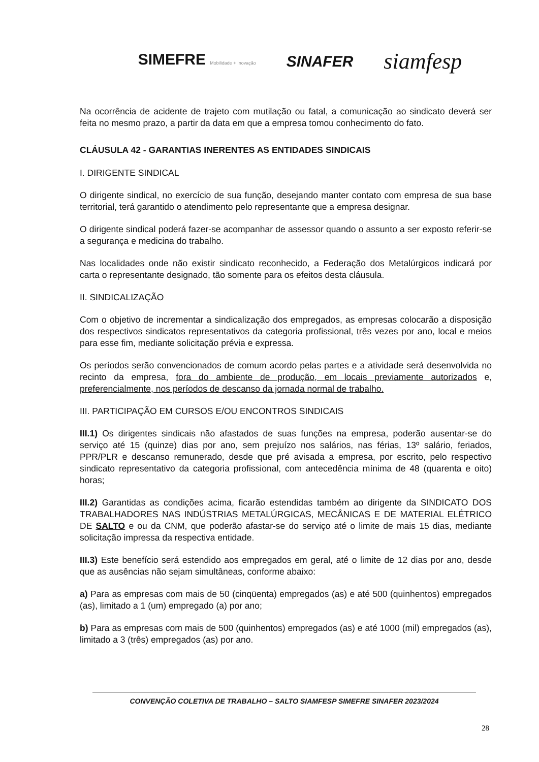SIMEFRE Mobilidade + Inovação
SINAFER
siamfesp
Na ocorrência de acidente de trajeto com mutilação ou fatal, a comunicação ao sindicato deverá ser feita no mesmo prazo, a partir da data em que a empresa tomou conhecimento do fato.
CLÁUSULA 42 - GARANTIAS INERENTES AS ENTIDADES SINDICAIS
I. DIRIGENTE SINDICAL
O dirigente sindical, no exercício de sua função, desejando manter contato com empresa de sua base territorial, terá garantido o atendimento pelo representante que a empresa designar.
O dirigente sindical poderá fazer-se acompanhar de assessor quando o assunto a ser exposto referir-se a segurança e medicina do trabalho.
Nas localidades onde não existir sindicato reconhecido, a Federação dos Metalúrgicos indicará por carta o representante designado, tão somente para os efeitos desta cláusula.
II. SINDICALIZAÇÃO
Com o objetivo de incrementar a sindicalização dos empregados, as empresas colocarão a disposição dos respectivos sindicatos representativos da categoria profissional, três vezes por ano, local e meios para esse fim, mediante solicitação prévia e expressa.
Os períodos serão convencionados de comum acordo pelas partes e a atividade será desenvolvida no recinto da empresa, fora do ambiente de produção, em locais previamente autorizados e, preferencialmente, nos períodos de descanso da jornada normal de trabalho.
III. PARTICIPAÇÃO EM CURSOS E/OU ENCONTROS SINDICAIS
III.1) Os dirigentes sindicais não afastados de suas funções na empresa, poderão ausentar-se do serviço até 15 (quinze) dias por ano, sem prejuízo nos salários, nas férias, 13º salário, feriados, PPR/PLR e descanso remunerado, desde que pré avisada a empresa, por escrito, pelo respectivo sindicato representativo da categoria profissional, com antecedência mínima de 48 (quarenta e oito) horas;
III.2) Garantidas as condições acima, ficarão estendidas também ao dirigente da SINDICATO DOS TRABALHADORES NAS INDÚSTRIAS METALÚRGICAS, MECÂNICAS E DE MATERIAL ELÉTRICO DE SALTO e ou da CNM, que poderão afastar-se do serviço até o limite de mais 15 dias, mediante solicitação impressa da respectiva entidade.
III.3) Este benefício será estendido aos empregados em geral, até o limite de 12 dias por ano, desde que as ausências não sejam simultâneas, conforme abaixo:
a) Para as empresas com mais de 50 (cinqüenta) empregados (as) e até 500 (quinhentos) empregados (as), limitado a 1 (um) empregado (a) por ano;
b) Para as empresas com mais de 500 (quinhentos) empregados (as) e até 1000 (mil) empregados (as), limitado a 3 (três) empregados (as) por ano.
CONVENÇÃO COLETIVA DE TRABALHO – SALTO SIAMFESP SIMEFRE SINAFER 2023/2024
28